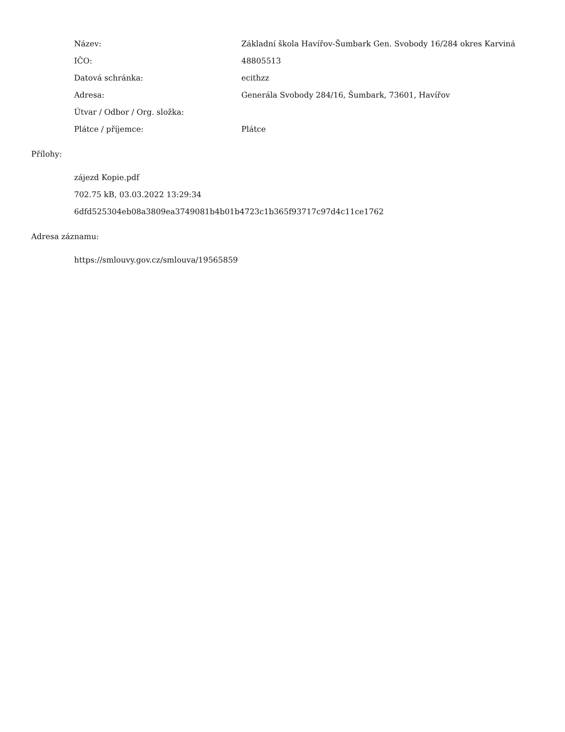| Název: | Základní škola Havířov-Šumbark Gen. Svobody 16/284 okres Karviná |
| IČO: | 48805513 |
| Datová schránka: | ecithzz |
| Adresa: | Generála Svobody 284/16, Šumbark, 73601, Havířov |
| Útvar / Odbor / Org. složka: | |
| Plátce / příjemce: | Plátce |
Přílohy:
zájezd Kopie.pdf
702.75 kB, 03.03.2022 13:29:34
6dfd525304eb08a3809ea3749081b4b01b4723c1b365f93717c97d4c11ce1762
Adresa záznamu:
https://smlouvy.gov.cz/smlouva/19565859